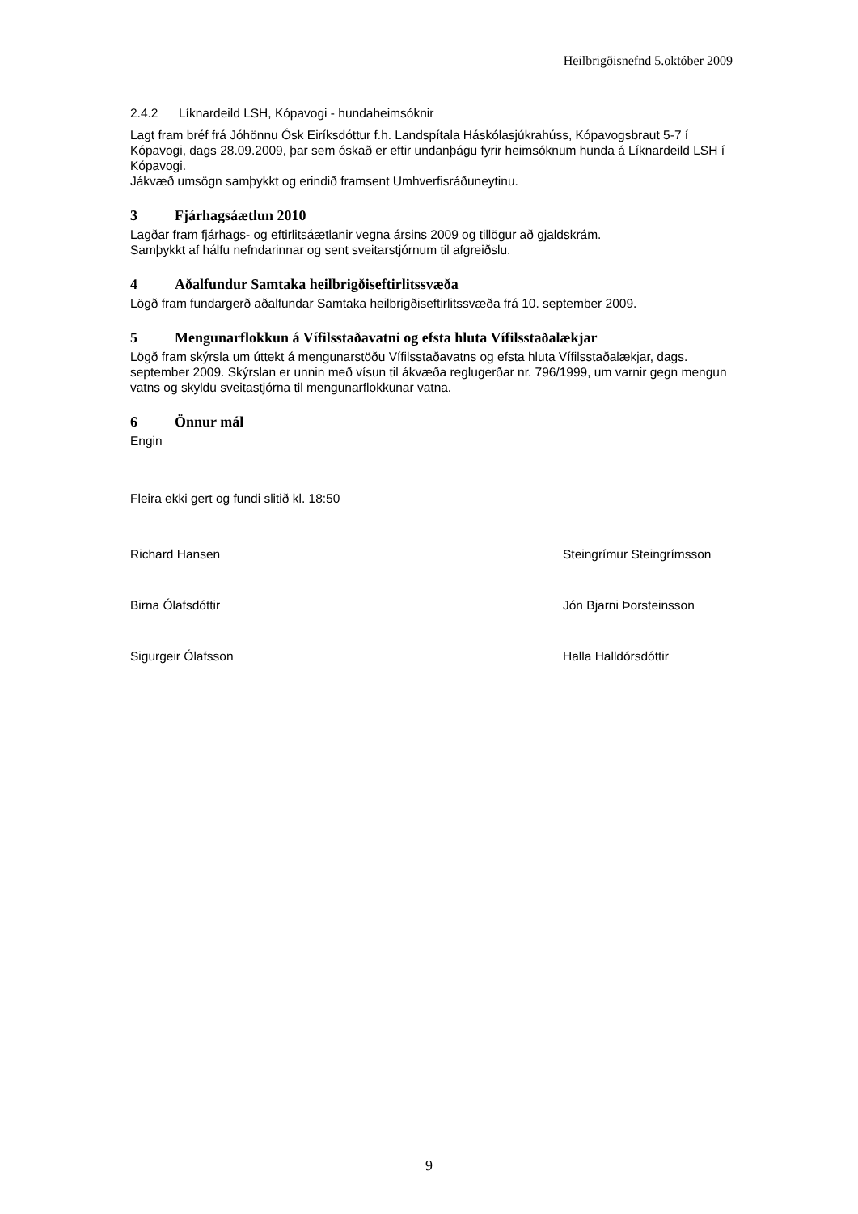Heilbrigðisnefnd 5.október 2009
2.4.2 Líknardeild LSH, Kópavogi - hundaheimsóknir
Lagt fram bréf frá Jóhönnu Ósk Eiríksdóttur f.h. Landspítala Háskólasjúkrahúss, Kópavogsbraut 5-7 í Kópavogi, dags 28.09.2009, þar sem óskað er eftir undanþágu fyrir heimsóknum hunda á Líknardeild LSH í Kópavogi.
Jákvæð umsögn samþykkt og erindið framsent Umhverfisráðuneytinu.
3 Fjárhagsáætlun 2010
Lagðar fram fjárhags- og eftirlitsáætlanir vegna ársins 2009 og tillögur að gjaldskrám.
Samþykkt af hálfu nefndarinnar og sent sveitarstjórnum til afgreiðslu.
4 Aðalfundur Samtaka heilbrigðiseftirlitssvæða
Lögð fram fundargerð aðalfundar Samtaka heilbrigðiseftirlitssvæða frá 10. september 2009.
5 Mengunarflokkun á Vífilsstaðavatni og efsta hluta Vífilsstaðalækjar
Lögð fram skýrsla um úttekt á mengunarstöðu Vífilsstaðavatns og efsta hluta Vífilsstaðalækjar, dags. september 2009. Skýrslan er unnin með vísun til ákvæða reglugerðar nr. 796/1999, um varnir gegn mengun vatns og skyldu sveitastjórna til mengunarflokkunar vatna.
6 Önnur mál
Engin
Fleira ekki gert og fundi slitið kl. 18:50
Richard Hansen Steingrímur Steingrímsson
Birna Ólafsdóttir Jón Bjarni Þorsteinsson
Sigurgeir Ólafsson Halla Halldórsdóttir
9